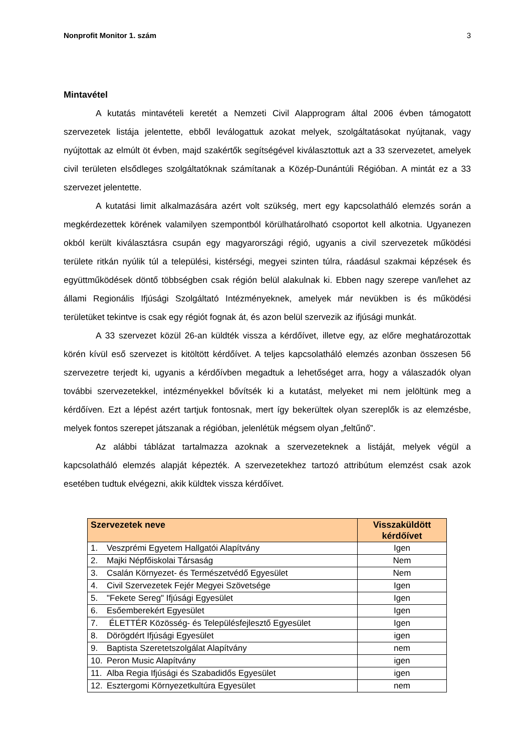Nonprofit Monitor 1. szám 3
Mintavétel
A kutatás mintavételi keretét a Nemzeti Civil Alapprogram által 2006 évben támogatott szervezetek listája jelentette, ebből leválogattuk azokat melyek, szolgáltatásokat nyújtanak, vagy nyújtottak az elmúlt öt évben, majd szakértők segítségével kiválasztottuk azt a 33 szervezetet, amelyek civil területen elsődleges szolgáltatóknak számítanak a Közép-Dunántúli Régióban. A mintát ez a 33 szervezet jelentette.
A kutatási limit alkalmazására azért volt szükség, mert egy kapcsolatháló elemzés során a megkérdezettek körének valamilyen szempontból körülhatárolható csoportot kell alkotnia. Ugyanezen okból került kiválasztásra csupán egy magyarországi régió, ugyanis a civil szervezetek működési területe ritkán nyúlik túl a települési, kistérségi, megyei szinten túlra, ráadásul szakmai képzések és együttműködések döntő többségben csak régión belül alakulnak ki. Ebben nagy szerepe van/lehet az állami Regionális Ifjúsági Szolgáltató Intézményeknek, amelyek már nevükben is és működési területüket tekintve is csak egy régiót fognak át, és azon belül szervezik az ifjúsági munkát.
A 33 szervezet közül 26-an küldték vissza a kérdőívet, illetve egy, az előre meghatározottak körén kívül eső szervezet is kitöltött kérdőívet. A teljes kapcsolatháló elemzés azonban összesen 56 szervezetre terjedt ki, ugyanis a kérdőívben megadtuk a lehetőséget arra, hogy a válaszadók olyan további szervezetekkel, intézményekkel bővítsék ki a kutatást, melyeket mi nem jelöltünk meg a kérdőíven. Ezt a lépést azért tartjuk fontosnak, mert így bekerültek olyan szereplők is az elemzésbe, melyek fontos szerepet játszanak a régióban, jelenlétük mégsem olyan „feltűnő”.
Az alábbi táblázat tartalmazza azoknak a szervezeteknek a listáját, melyek végül a kapcsolatháló elemzés alapját képezték. A szervezetekhez tartozó attribútum elemzést csak azok esetében tudtuk elvégezni, akik küldtek vissza kérdőívet.
| Szervezetek neve | Visszaküldött kérdőívet |
| --- | --- |
| 1. Veszprémi Egyetem Hallgatói Alapítvány | Igen |
| 2. Majki Népfőiskolai Társaság | Nem |
| 3. Csalán Környezet- és Természetvédő Egyesület | Nem |
| 4. Civil Szervezetek Fejér Megyei Szövetsége | Igen |
| 5. "Fekete Sereg" Ifjúsági Egyesület | Igen |
| 6. Esőemberekért Egyesület | Igen |
| 7. ÉLETTÉR Közösség- és Településfejlesztő Egyesület | Igen |
| 8. Dörögdért Ifjúsági Egyesület | igen |
| 9. Baptista Szeretetszolgálat Alapítvány | nem |
| 10. Peron Music Alapítvány | igen |
| 11. Alba Regia Ifjúsági és Szabadidős Egyesület | igen |
| 12. Esztergomi Környezetkultúra Egyesület | nem |